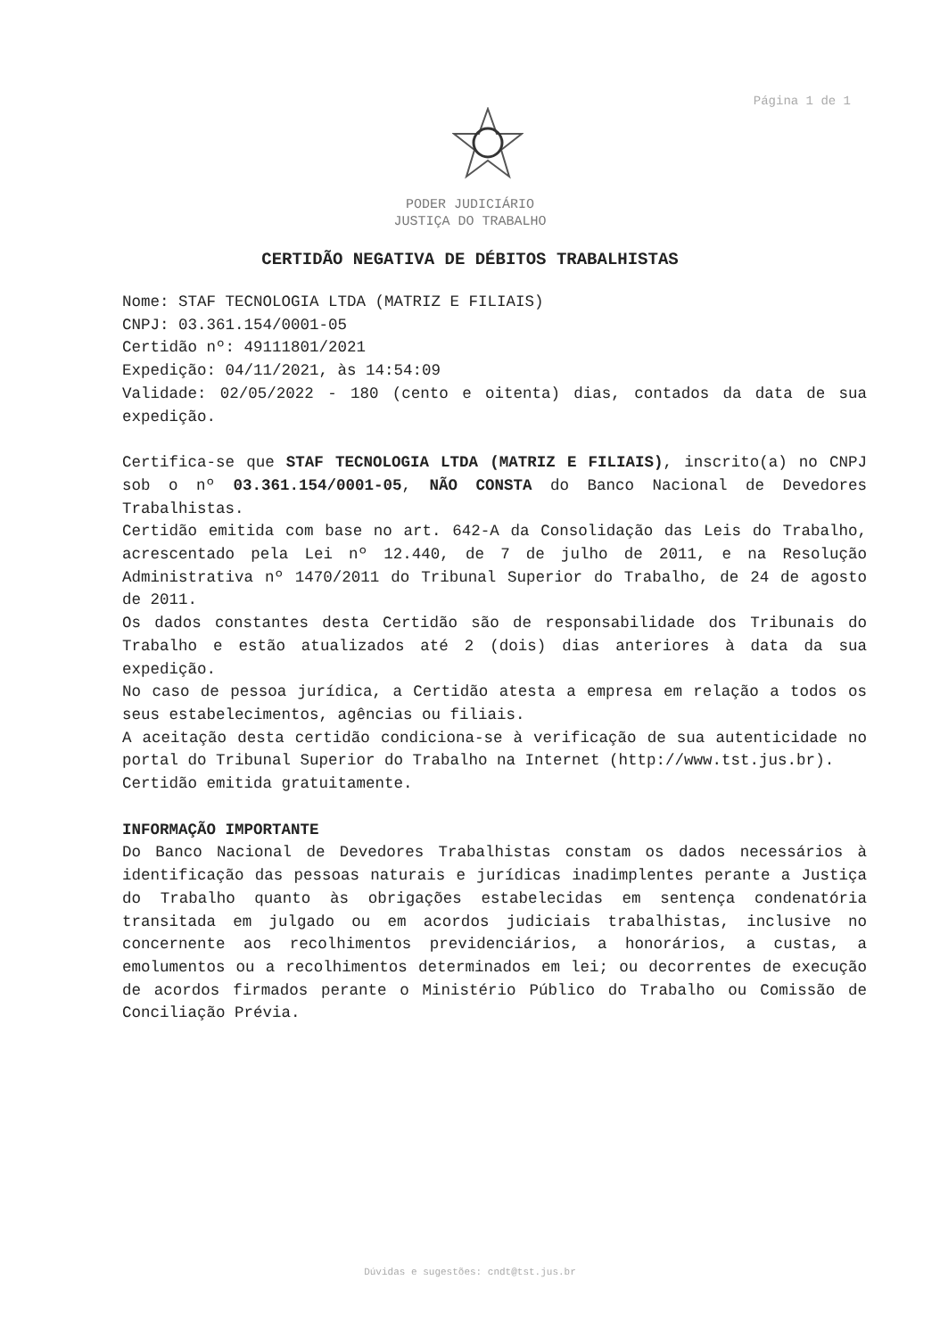Página 1 de 1
PODER JUDICIÁRIO
JUSTIÇA DO TRABALHO
CERTIDÃO NEGATIVA DE DÉBITOS TRABALHISTAS
Nome: STAF TECNOLOGIA LTDA (MATRIZ E FILIAIS)
CNPJ: 03.361.154/0001-05
Certidão nº: 49111801/2021
Expedição: 04/11/2021, às 14:54:09
Validade: 02/05/2022 - 180 (cento e oitenta) dias, contados da data de sua expedição.
Certifica-se que STAF TECNOLOGIA LTDA (MATRIZ E FILIAIS), inscrito(a) no CNPJ sob o nº 03.361.154/0001-05, NÃO CONSTA do Banco Nacional de Devedores Trabalhistas.
Certidão emitida com base no art. 642-A da Consolidação das Leis do Trabalho, acrescentado pela Lei nº 12.440, de 7 de julho de 2011, e na Resolução Administrativa nº 1470/2011 do Tribunal Superior do Trabalho, de 24 de agosto de 2011.
Os dados constantes desta Certidão são de responsabilidade dos Tribunais do Trabalho e estão atualizados até 2 (dois) dias anteriores à data da sua expedição.
No caso de pessoa jurídica, a Certidão atesta a empresa em relação a todos os seus estabelecimentos, agências ou filiais.
A aceitação desta certidão condiciona-se à verificação de sua autenticidade no portal do Tribunal Superior do Trabalho na Internet (http://www.tst.jus.br).
Certidão emitida gratuitamente.
INFORMAÇÃO IMPORTANTE
Do Banco Nacional de Devedores Trabalhistas constam os dados necessários à identificação das pessoas naturais e jurídicas inadimplentes perante a Justiça do Trabalho quanto às obrigações estabelecidas em sentença condenatória transitada em julgado ou em acordos judiciais trabalhistas, inclusive no concernente aos recolhimentos previdenciários, a honorários, a custas, a emolumentos ou a recolhimentos determinados em lei; ou decorrentes de execução de acordos firmados perante o Ministério Público do Trabalho ou Comissão de Conciliação Prévia.
Dúvidas e sugestões: cndt@tst.jus.br